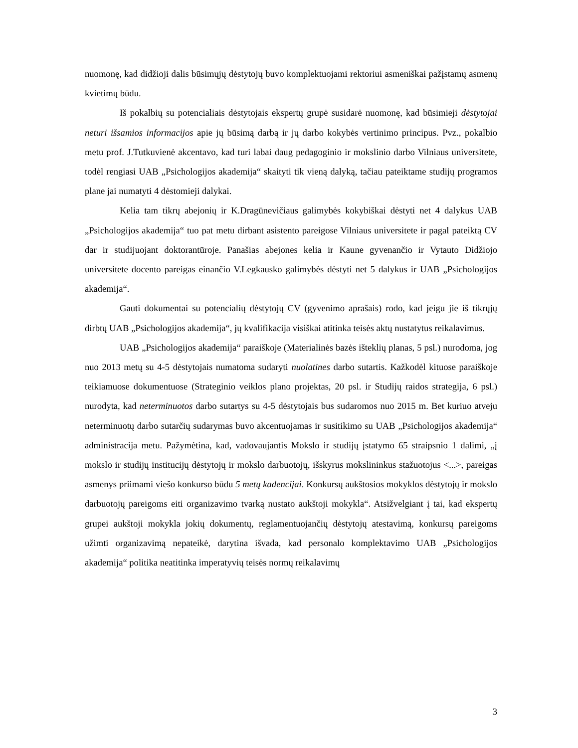nuomonę, kad didžioji dalis būsimųjų dėstytojų buvo komplektuojami rektoriui asmeniškai pažįstamų asmenų kvietimų būdu.
Iš pokalbių su potencialiais dėstytojais ekspertų grupė susidarė nuomonę, kad būsimieji dėstytojai neturi išsamios informacijos apie jų būsimą darbą ir jų darbo kokybės vertinimo principus. Pvz., pokalbio metu prof. J.Tutkuvienė akcentavo, kad turi labai daug pedagoginio ir mokslinio darbo Vilniaus universitete, todėl rengiasi UAB „Psichologijos akademija“ skaityti tik vieną dalyką, tačiau pateiktame studijų programos plane jai numatyti 4 dėstomieji dalykai.
Kelia tam tikrų abejonių ir K.Dragūnevičiaus galimybės kokybiškai dėstyti net 4 dalykus UAB „Psichologijos akademija“ tuo pat metu dirbant asistento pareigose Vilniaus universitete ir pagal pateiktą CV dar ir studijuojant doktorantūroje. Panašias abejones kelia ir Kaune gyvenančio ir Vytauto Didžiojo universitete docento pareigas einančio V.Legkausko galimybės dėstyti net 5 dalykus ir UAB „Psichologijos akademija“.
Gauti dokumentai su potencialių dėstytojų CV (gyvenimo aprašais) rodo, kad jeigu jie iš tikrųjų dirbtų UAB „Psichologijos akademija“, jų kvalifikacija visiškai atitinka teisės aktų nustatytus reikalavimus.
UAB „Psichologijos akademija“ paraiškoje (Materialinės bazės išteklių planas, 5 psl.) nurodoma, jog nuo 2013 metų su 4-5 dėstytojais numatoma sudaryti nuolatines darbo sutartis. Kažkodėl kituose paraiškoje teikiamuose dokumentuose (Strateginio veiklos plano projektas, 20 psl. ir Studijų raidos strategija, 6 psl.) nurodyta, kad neterminuotos darbo sutartys su 4-5 dėstytojais bus sudaromos nuo 2015 m. Bet kuriuo atveju neterminuotų darbo sutarčių sudarymas buvo akcentuojamas ir susitikimo su UAB „Psichologijos akademija“ administracija metu. Pažymėtina, kad, vadovaujantis Mokslo ir studijų įstatymo 65 straipsnio 1 dalimi, „į mokslo ir studijų institucijų dėstytojų ir mokslo darbuotojų, išskyrus mokslininkus stažuotojus <...>, pareigas asmenys priimami viešo konkurso būdu 5 metų kadencijai. Konkursų aukštosios mokyklos dėstytojų ir mokslo darbuotojų pareigoms eiti organizavimo tvarką nustato aukštoji mokykla“. Atsižvelgiant į tai, kad ekspertų grupei aukštoji mokykla jokių dokumentų, reglamentuojančių dėstytojų atestavimą, konkursų pareigoms užimti organizavimą nepateikė, darytina išvada, kad personalo komplektavimo UAB „Psichologijos akademija“ politika neatitinka imperatyvių teisės normų reikalavimų
3